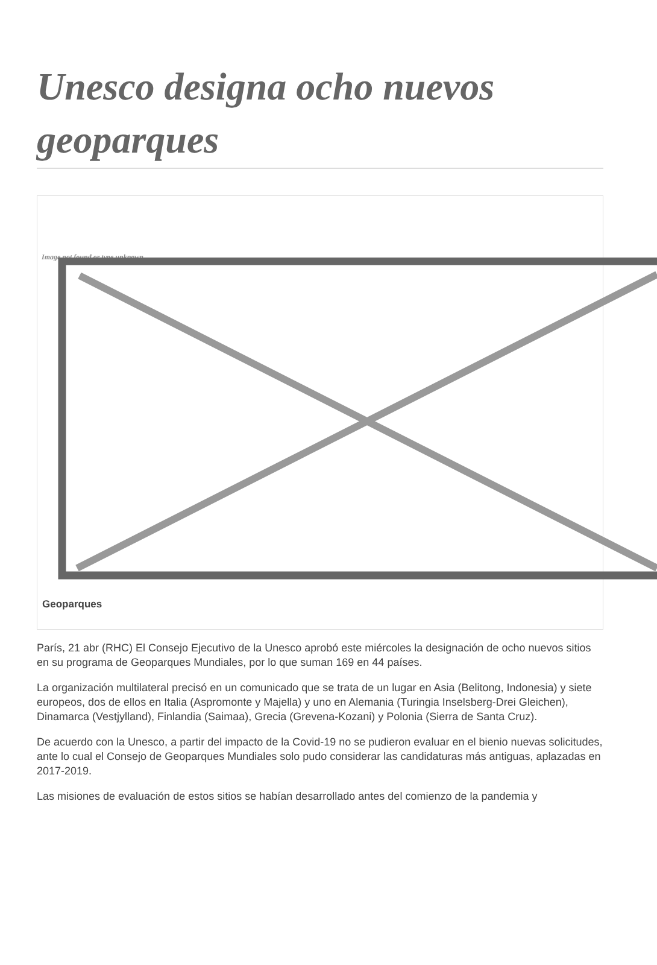Unesco designa ocho nuevos geoparques
Image not found or type unknown
Geoparques
París, 21 abr (RHC) El Consejo Ejecutivo de la Unesco aprobó este miércoles la designación de ocho nuevos sitios en su programa de Geoparques Mundiales, por lo que suman 169 en 44 países.
La organización multilateral precisó en un comunicado que se trata de un lugar en Asia (Belitong, Indonesia) y siete europeos, dos de ellos en Italia (Aspromonte y Majella) y uno en Alemania (Turingia Inselsberg-Drei Gleichen), Dinamarca (Vestjylland), Finlandia (Saimaa), Grecia (Grevena-Kozani) y Polonia (Sierra de Santa Cruz).
De acuerdo con la Unesco, a partir del impacto de la Covid-19 no se pudieron evaluar en el bienio nuevas solicitudes, ante lo cual el Consejo de Geoparques Mundiales solo pudo considerar las candidaturas más antiguas, aplazadas en 2017-2019.
Las misiones de evaluación de estos sitios se habían desarrollado antes del comienzo de la pandemia y